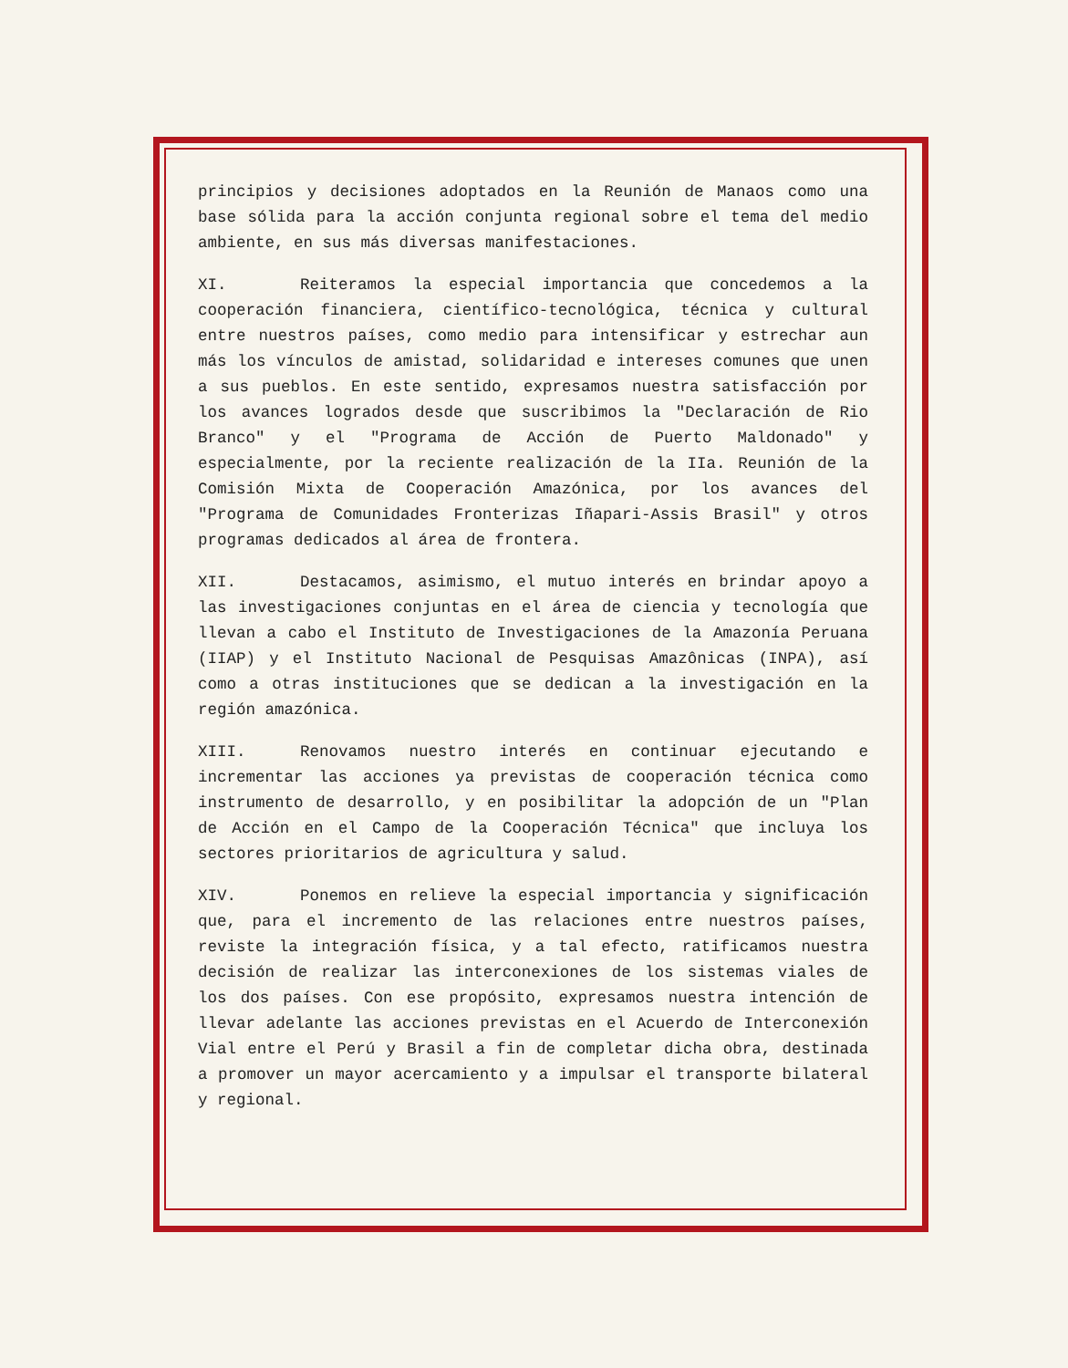principios y decisiones adoptados en la Reunión de Manaos como una base sólida para la acción conjunta regional sobre el tema del medio ambiente, en sus más diversas manifestaciones.
XI. Reiteramos la especial importancia que concedemos a la cooperación financiera, científico-tecnológica, técnica y cultural entre nuestros países, como medio para intensificar y estrechar aun más los vínculos de amistad, solidaridad e intereses comunes que unen a sus pueblos. En este sentido, expresamos nuestra satisfacción por los avances logrados desde que suscribimos la "Declaración de Rio Branco" y el "Programa de Acción de Puerto Maldonado" y especialmente, por la reciente realización de la IIa. Reunión de la Comisión Mixta de Cooperación Amazónica, por los avances del "Programa de Comunidades Fronterizas Iñapari-Assis Brasil" y otros programas dedicados al área de frontera.
XII. Destacamos, asimismo, el mutuo interés en brindar apoyo a las investigaciones conjuntas en el área de ciencia y tecnología que llevan a cabo el Instituto de Investigaciones de la Amazonía Peruana (IIAP) y el Instituto Nacional de Pesquisas Amazônicas (INPA), así como a otras instituciones que se dedican a la investigación en la región amazónica.
XIII. Renovamos nuestro interés en continuar ejecutando e incrementar las acciones ya previstas de cooperación técnica como instrumento de desarrollo, y en posibilitar la adopción de un "Plan de Acción en el Campo de la Cooperación Técnica" que incluya los sectores prioritarios de agricultura y salud.
XIV. Ponemos en relieve la especial importancia y significación que, para el incremento de las relaciones entre nuestros países, reviste la integración física, y a tal efecto, ratificamos nuestra decisión de realizar las interconexiones de los sistemas viales de los dos países. Con ese propósito, expresamos nuestra intención de llevar adelante las acciones previstas en el Acuerdo de Interconexión Vial entre el Perú y Brasil a fin de completar dicha obra, destinada a promover un mayor acercamiento y a impulsar el transporte bilateral y regional.